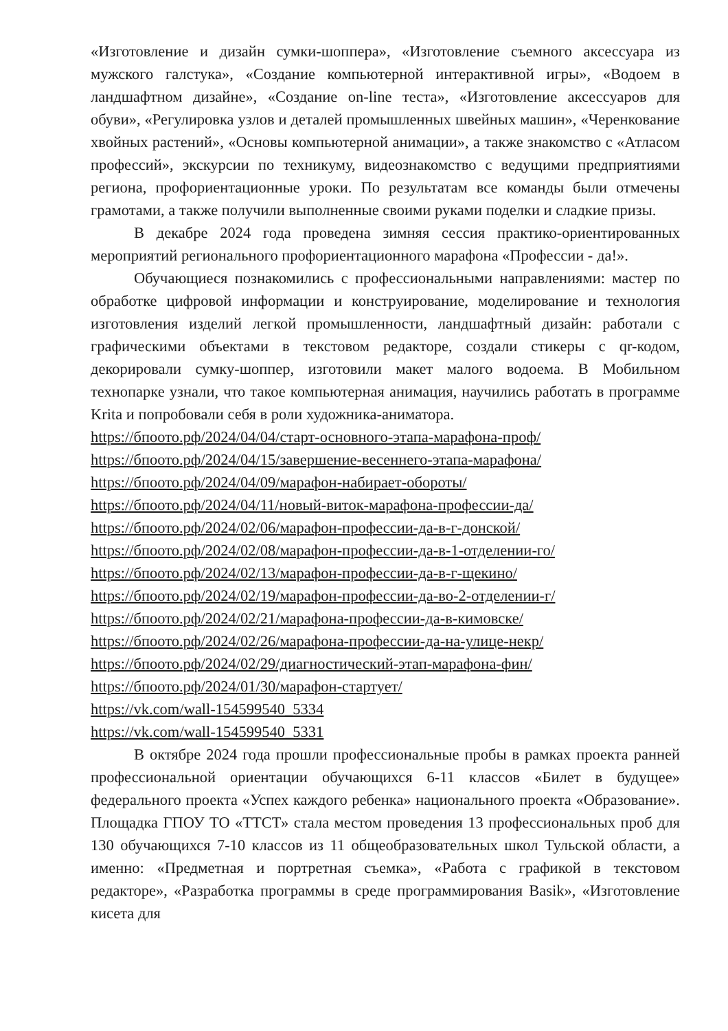«Изготовление и дизайн сумки-шоппера», «Изготовление съемного аксессуара из мужского галстука», «Создание компьютерной интерактивной игры», «Водоем в ландшафтном дизайне», «Создание on-line теста», «Изготовление аксессуаров для обуви», «Регулировка узлов и деталей промышленных швейных машин», «Черенкование хвойных растений», «Основы компьютерной анимации», а также знакомство с «Атласом профессий», экскурсии по техникуму, видеознакомство с ведущими предприятиями региона, профориентационные уроки. По результатам все команды были отмечены грамотами, а также получили выполненные своими руками поделки и сладкие призы.
В декабре 2024 года проведена зимняя сессия практико-ориентированных мероприятий регионального профориентационного марафона «Профессии - да!».
Обучающиеся познакомились с профессиональными направлениями: мастер по обработке цифровой информации и конструирование, моделирование и технология изготовления изделий легкой промышленности, ландшафтный дизайн: работали с графическими объектами в текстовом редакторе, создали стикеры с qr-кодом, декорировали сумку-шоппер, изготовили макет малого водоема. В Мобильном технопарке узнали, что такое компьютерная анимация, научились работать в программе Krita и попробовали себя в роли художника-аниматора.
https://бпоото.рф/2024/04/04/старт-основного-этапа-марафона-проф/
https://бпоото.рф/2024/04/15/завершение-весеннего-этапа-марафона/
https://бпоото.рф/2024/04/09/марафон-набирает-обороты/
https://бпоото.рф/2024/04/11/новый-виток-марафона-профессии-да/
https://бпоото.рф/2024/02/06/марафон-профессии-да-в-г-донской/
https://бпоото.рф/2024/02/08/марафон-профессии-да-в-1-отделении-го/
https://бпоото.рф/2024/02/13/марафон-профессии-да-в-г-щекино/
https://бпоото.рф/2024/02/19/марафон-профессии-да-во-2-отделении-г/
https://бпоото.рф/2024/02/21/марафона-профессии-да-в-кимовске/
https://бпоото.рф/2024/02/26/марафона-профессии-да-на-улице-некр/
https://бпоото.рф/2024/02/29/диагностический-этап-марафона-фин/
https://бпоото.рф/2024/01/30/марафон-стартует/
https://vk.com/wall-154599540_5334
https://vk.com/wall-154599540_5331
В октябре 2024 года прошли профессиональные пробы в рамках проекта ранней профессиональной ориентации обучающихся 6-11 классов «Билет в будущее» федерального проекта «Успех каждого ребенка» национального проекта «Образование». Площадка ГПОУ ТО «ТТСТ» стала местом проведения 13 профессиональных проб для 130 обучающихся 7-10 классов из 11 общеобразовательных школ Тульской области, а именно: «Предметная и портретная съемка», «Работа с графикой в текстовом редакторе», «Разработка программы в среде программирования Basik», «Изготовление кисета для